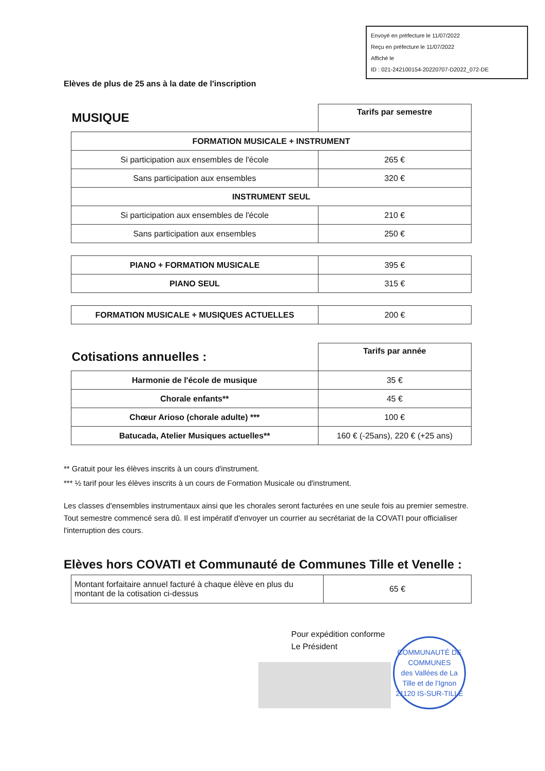Envoyé en préfecture le 11/07/2022
Reçu en préfecture le 11/07/2022
Affiché le
ID : 021-242100154-20220707-D2022_072-DE
Elèves de plus de 25 ans à la date de l'inscription
| MUSIQUE | Tarifs par semestre |
| FORMATION MUSICALE + INSTRUMENT | |
| Si participation aux ensembles de l'école | 265 € |
| Sans participation aux ensembles | 320 € |
| INSTRUMENT SEUL | |
| Si participation aux ensembles de l'école | 210 € |
| Sans participation aux ensembles | 250 € |
| PIANO + FORMATION MUSICALE | 395 € |
| PIANO SEUL | 315 € |
| FORMATION MUSICALE + MUSIQUES ACTUELLES | 200 € |
| Cotisations annuelles : | Tarifs par année |
| Harmonie de l'école de musique | 35 € |
| Chorale enfants** | 45 € |
| Chœur Arioso (chorale adulte) *** | 100 € |
| Batucada, Atelier Musiques actuelles** | 160 € (-25ans), 220 € (+25 ans) |
** Gratuit pour les élèves inscrits à un cours d'instrument.
*** ½ tarif pour les élèves inscrits à un cours de Formation Musicale ou d'instrument.
Les classes d'ensembles instrumentaux ainsi que les chorales seront facturées en une seule fois au premier semestre. Tout semestre commencé sera dû. Il est impératif d'envoyer un courrier au secrétariat de la COVATI pour officialiser l'interruption des cours.
Elèves hors COVATI et Communauté de Communes Tille et Venelle :
| Montant forfaitaire annuel facturé à chaque élève en plus du montant de la cotisation ci-dessus | 65 € |
Pour expédition conforme
Le Président
COMMUNAUTÉ DE COMMUNES
des Vallées de La Tille et de l'Ignon
21120 IS-SUR-TILLE